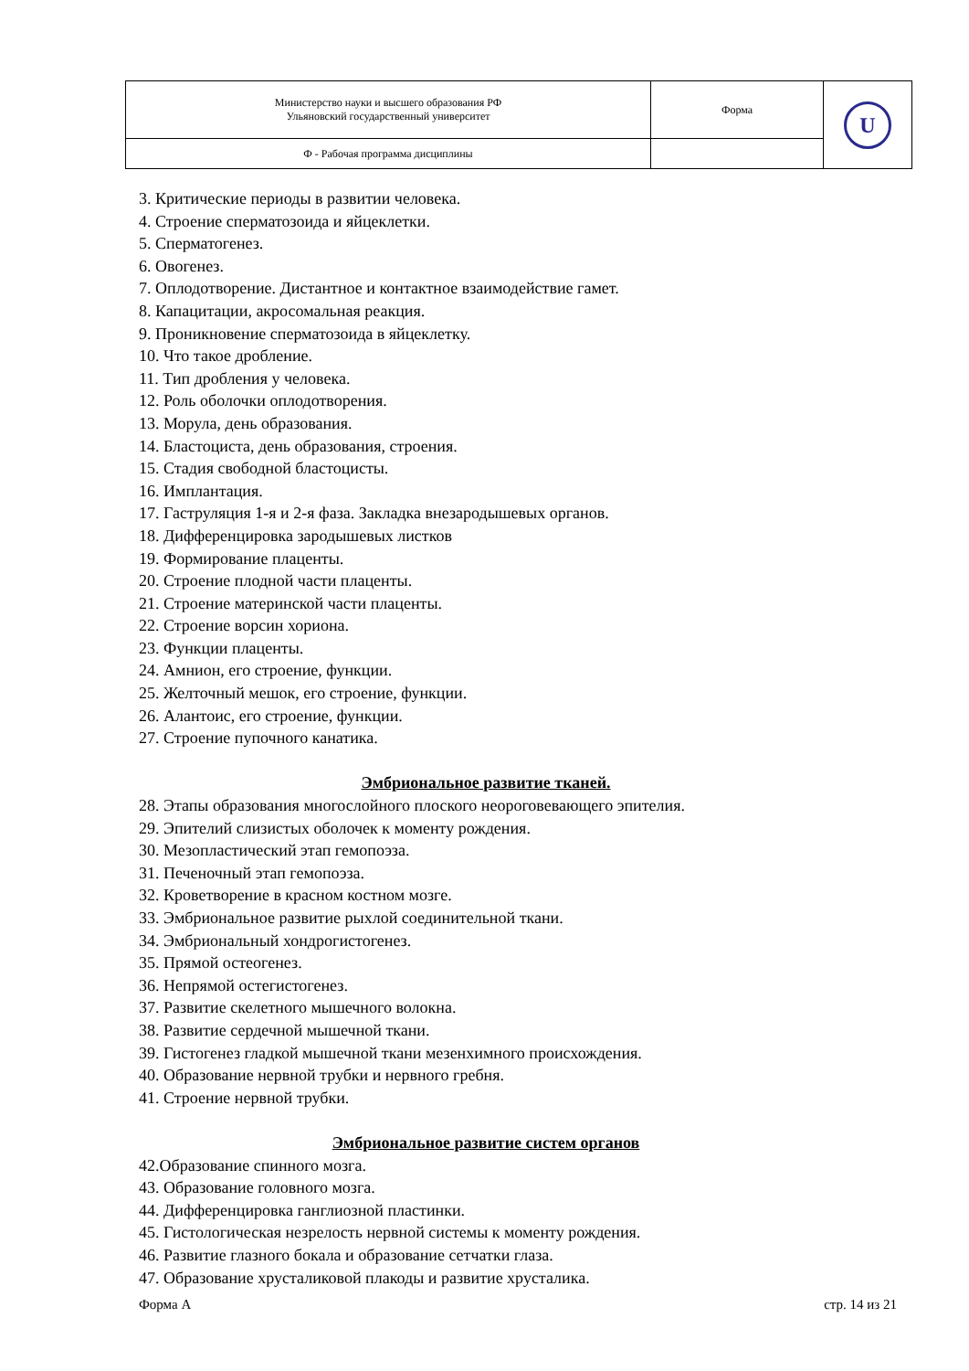| Министерство науки и высшего образования РФ Ульяновский государственный университет | Форма | U |
| Ф - Рабочая программа дисциплины | | |
3. Критические периоды в развитии человека.
4. Строение сперматозоида и яйцеклетки.
5. Сперматогенез.
6. Овогенез.
7. Оплодотворение. Дистантное и контактное взаимодействие гамет.
8. Капацитации, акросомальная реакция.
9. Проникновение сперматозоида в яйцеклетку.
10. Что такое дробление.
11. Тип дробления у человека.
12. Роль оболочки оплодотворения.
13. Морула, день образования.
14. Бластоциста, день образования, строения.
15. Стадия свободной бластоцисты.
16. Имплантация.
17. Гаструляция 1-я и 2-я фаза. Закладка внезародышевых органов.
18. Дифференцировка зародышевых листков
19. Формирование плаценты.
20. Строение плодной части плаценты.
21. Строение материнской части плаценты.
22. Строение ворсин хориона.
23. Функции плаценты.
24. Амнион, его строение, функции.
25. Желточный мешок, его строение, функции.
26. Алантоис, его строение, функции.
27. Строение пупочного канатика.
Эмбриональное развитие тканей.
28. Этапы образования многослойного плоского неороговевающего эпителия.
29. Эпителий слизистых оболочек к моменту рождения.
30. Мезопластический этап гемопоэза.
31. Печеночный этап гемопоэза.
32. Кроветворение в красном костном мозге.
33. Эмбриональное развитие рыхлой соединительной ткани.
34. Эмбриональный хондрогистогенез.
35. Прямой остеогенез.
36. Непрямой остегистогенез.
37. Развитие скелетного мышечного волокна.
38. Развитие сердечной мышечной ткани.
39. Гистогенез гладкой мышечной ткани мезенхимного происхождения.
40. Образование нервной трубки и нервного гребня.
41. Строение нервной трубки.
Эмбриональное развитие систем органов
42.Образование спинного мозга.
43. Образование головного мозга.
44. Дифференцировка ганглиозной пластинки.
45. Гистологическая незрелость нервной системы к моменту рождения.
46. Развитие глазного бокала и образование сетчатки глаза.
47. Образование хрусталиковой плакоды и развитие хрусталика.
Форма А стр. 14 из 21